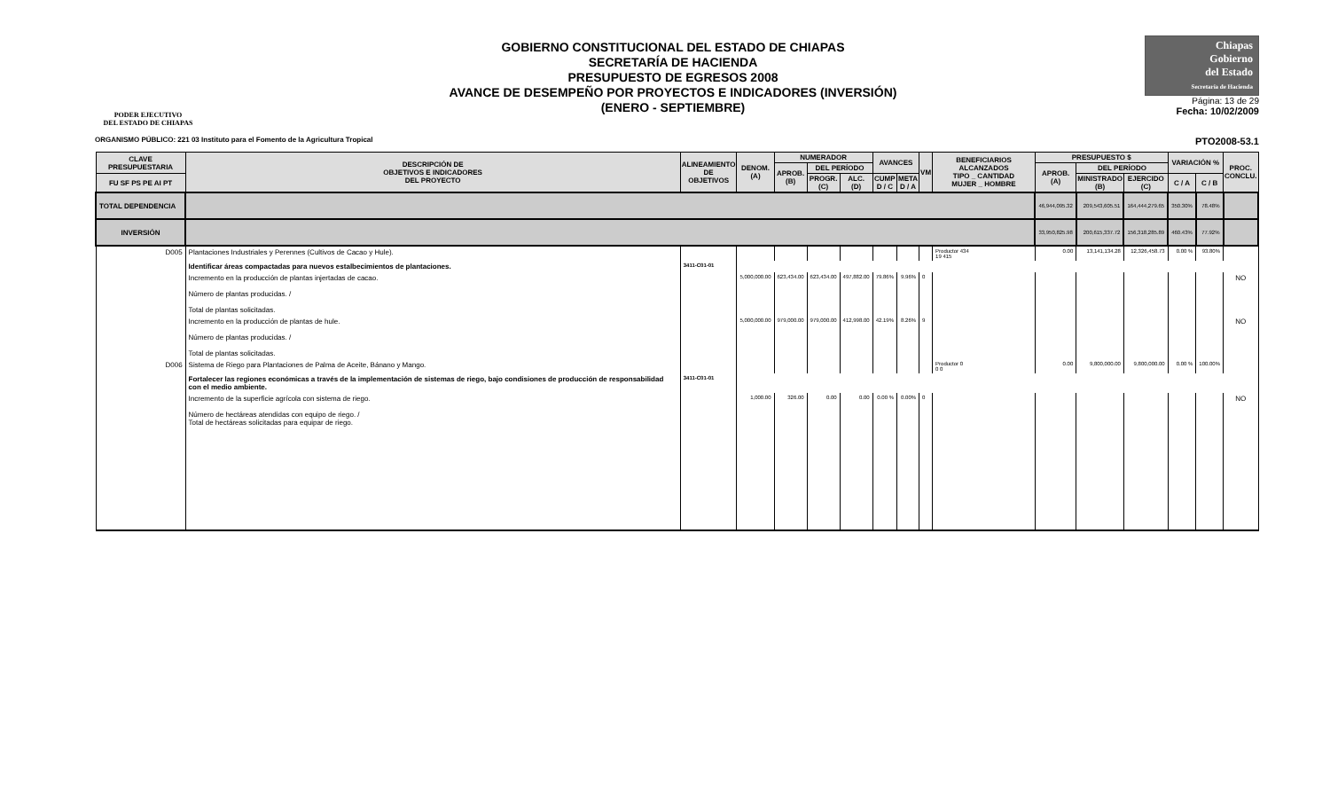PODER EJECUTIVO
DEL ESTADO DE CHIAPAS
GOBIERNO CONSTITUCIONAL DEL ESTADO DE CHIAPAS
SECRETARÍA DE HACIENDA
PRESUPUESTO DE EGRESOS 2008
AVANCE DE DESEMPEÑO POR PROYECTOS E INDICADORES (INVERSIÓN)
(ENERO - SEPTIEMBRE)
Chiapas
Gobierno
del Estado
Secretaría de Hacienda
Página: 13 de 29
Fecha: 10/02/2009
ORGANISMO PÚBLICO: 221 03 Instituto para el Fomento de la Agricultura Tropical PTO2008-53.1
| CLAVE PRESUPUESTARIA | DESCRIPCIÓN DE OBJETIVOS E INDICADORES DEL PROYECTO | ALINEAMIENTO DE OBJETIVOS | DENOM. (A) | NUMERADOR | | | AVANCES | | VM | BENEFICIARIOS ALCANZADOS TIPO _ CANTIDAD MUJER _ HOMBRE | PRESUPUESTO $ | | | VARIACIÓN % | | PROC. CONCLU. |
| --- | --- | --- | --- | --- | --- | --- | --- | --- | --- | --- | --- | --- | --- | --- | --- | --- |
| | | | | APROB. (B) | DEL PERÍODO | | | | | | APROB. (A) | DEL PERÍODO | | | | |
| FU SF PS PE AI PT | | | | | PROGR. (C) | ALC. (D) | CUMP D / C | META D / A | | | | MINISTRADO (B) | EJERCIDO (C) | C / A | C / B | |
| TOTAL DEPENDENCIA | | | | | | | | | | | 46,944,095.32 | 209,543,605.51 | 164,444,279.65 | 350.30% | 78.48% | |
| INVERSIÓN | | | | | | | | | | | 33,950,825.98 | 200,615,337.72 | 156,318,285.89 | 460.43% | 77.92% | |
| D005 | Plantaciones Industriales y Perennes (Cultivos de Cacao y Hule). | | | | | | | | | Productor 434 19 415 | 0.00 | 13,141,134.28 | 12,326,458.73 | 0.00 % | 93.80% | |
| | Identificar áreas compactadas para nuevos estalbecimientos de plantaciones. | 3411-C01-01 | | | | | | | | | | | | | | |
| | Incremento en la producción de plantas injertadas de cacao. Número de plantas producidas. / Total de plantas solicitadas. | | 5,000,000.00 | 623,434.00 | 623,434.00 | 497,882.00 | 79.86% | 9.96% | 0 | | | | | | | NO |
| | Incremento en la producción de plantas de hule. Número de plantas producidas. / Total de plantas solicitadas. | | 5,000,000.00 | 979,000.00 | 979,000.00 | 412,998.00 | 42.19% | 8.26% | 9 | | | | | | | NO |
| D006 | Sistema de Riego para Plantaciones de Palma de Aceite, Bánano y Mango. | | | | | | | | | Productor 0 0 0 | 0.00 | 9,800,000.00 | 9,800,000.00 | 0.00 % | 100.00% | |
| | Fortalecer las regiones económicas a través de la implementación de sistemas de riego, bajo condisiones de producción de responsabilidad con el medio ambiente. | 3411-C01-01 | | | | | | | | | | | | | | |
| | Incremento de la superficie agrícola con sistema de riego. Número de hectáreas atendidas con equipo de riego. / Total de hectáreas solicitadas para equipar de riego. | | 1,000.00 | 326.00 | 0.00 | 0.00 | 0.00 % | 0.00% | 0 | | | | | | | NO |